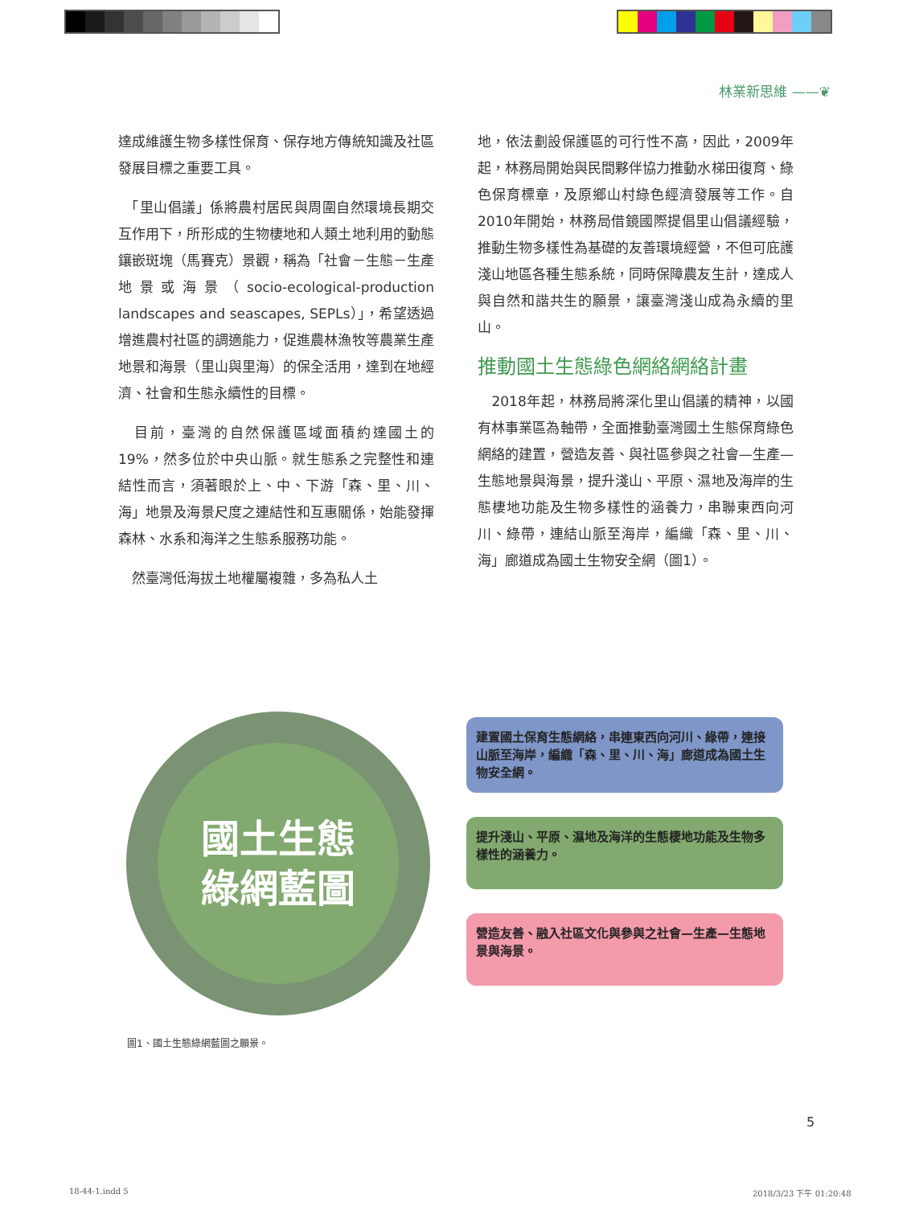林業新思維 ——❦
達成維護生物多樣性保育、保存地方傳統知識及社區發展目標之重要工具。
　「里山倡議」係將農村居民與周圍自然環境長期交互作用下，所形成的生物棲地和人類土地利用的動態鑲嵌斑塊（馬賽克）景觀，稱為「社會－生態－生產地景或海景（socio-ecological-production landscapes and seascapes, SEPLs）」，希望透過增進農村社區的調適能力，促進農林漁牧等農業生產地景和海景（里山與里海）的保全活用，達到在地經濟、社會和生態永續性的目標。
　目前，臺灣的自然保護區域面積約達國土的19%，然多位於中央山脈。就生態系之完整性和連結性而言，須著眼於上、中、下游「森、里、川、海」地景及海景尺度之連結性和互惠關係，始能發揮森林、水系和海洋之生態系服務功能。
　然臺灣低海拔土地權屬複雜，多為私人土
地，依法劃設保護區的可行性不高，因此，2009年起，林務局開始與民間夥伴協力推動水梯田復育、綠色保育標章，及原鄉山村綠色經濟發展等工作。自2010年開始，林務局借鏡國際提倡里山倡議經驗，推動生物多樣性為基礎的友善環境經營，不但可庇護淺山地區各種生態系統，同時保障農友生計，達成人與自然和諧共生的願景，讓臺灣淺山成為永續的里山。
推動國土生態綠色網絡網絡計畫
　2018年起，林務局將深化里山倡議的精神，以國有林事業區為軸帶，全面推動臺灣國土生態保育綠色網絡的建置，營造友善、與社區參與之社會—生產—生態地景與海景，提升淺山、平原、濕地及海岸的生態棲地功能及生物多樣性的涵養力，串聯東西向河川、綠帶，連結山脈至海岸，編織「森、里、川、海」廊道成為國土生物安全網（圖1）。
國土生態
綠網藍圖
建置國土保育生態網絡，串連東西向河川、綠帶，連接山脈至海岸，編織「森、里、川、海」廊道成為國土生物安全網。
提升淺山、平原、濕地及海洋的生態棲地功能及生物多樣性的涵養力。
營造友善、融入社區文化與參與之社會—生產—生態地景與海景。
圖1、國土生態綠網藍圖之願景。
5
18-44-1.indd 5 2018/3/23 下午 01:20:48